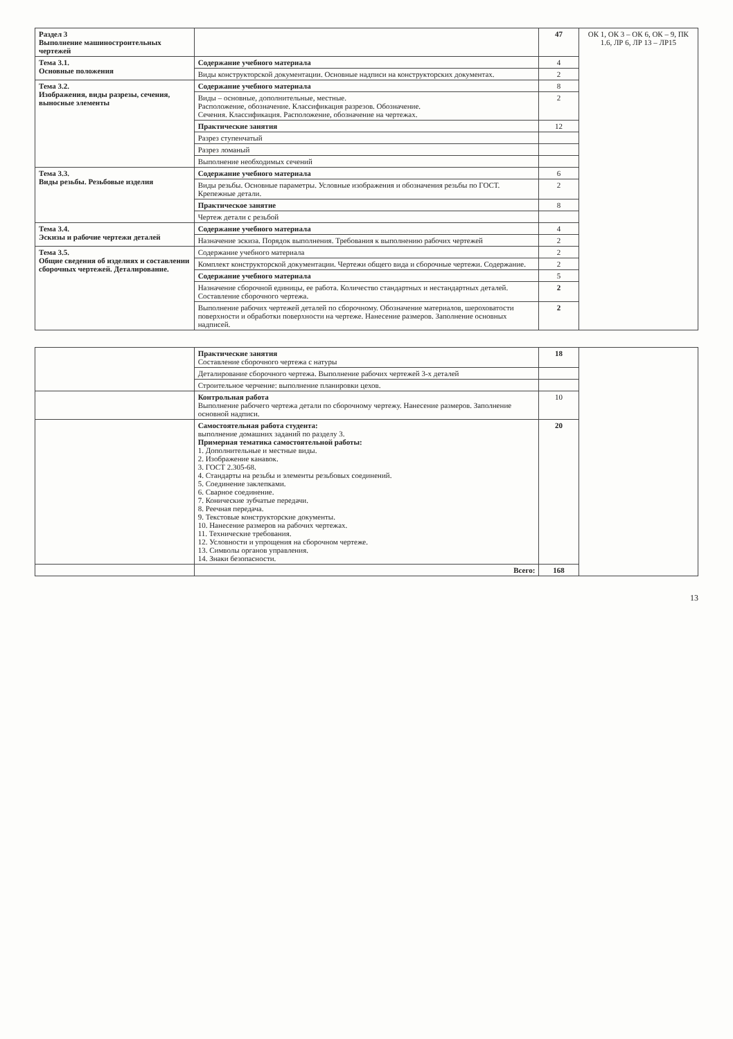| Раздел 3 Выполнение машиностроительных чертежей | | 47 | ОК 1, ОК 3 – ОК 6, ОК – 9, ПК 1.6, ЛР 6, ЛР 13 – ЛР15 |
| Тема 3.1. Основные положения | Содержание учебного материала | 4 | |
| | Виды конструкторской документации. Основные надписи на конструкторских документах. | 2 | |
| Тема 3.2. Изображения, виды разрезы, сечения, выносные элементы | Содержание учебного материала | 8 | |
| | Виды – основные, дополнительные, местные. Расположение, обозначение. Классификация разрезов. Обозначение. Сечения. Классификация. Расположение, обозначение на чертежах. | 2 | |
| | Практические занятия | 12 | |
| | Разрез ступенчатый | | |
| | Разрез ломаный | | |
| | Выполнение необходимых сечений | | |
| Тема 3.3. Виды резьбы. Резьбовые изделия | Содержание учебного материала | 6 | |
| | Виды резьбы. Основные параметры. Условные изображения и обозначения резьбы по ГОСТ. Крепежные детали. | 2 | |
| | Практическое занятие | 8 | |
| | Чертеж детали с резьбой | | |
| Тема 3.4. Эскизы и рабочие чертежи деталей | Содержание учебного материала | 4 | |
| | Назначение эскиза. Порядок выполнения. Требования к выполнению рабочих чертежей | 2 | |
| Тема 3.5. Общие сведения об изделиях и составлении сборочных чертежей. Деталирование. | Содержание учебного материала | 2 | |
| | Комплект конструкторской документации. Чертежи общего вида и сборочные чертежи. Содержание. | 2 | |
| | Содержание учебного материала | 5 | |
| | Назначение сборочной единицы, ее работа. Количество стандартных и нестандартных деталей. Составление сборочного чертежа. | 2 | |
| | Выполнение рабочих чертежей деталей по сборочному. Обозначение материалов, шероховатости поверхности и обработки поверхности на чертеже. Нанесение размеров. Заполнение основных надписей. | 2 | |
| | Практические занятия Составление сборочного чертежа с натуры | 18 | |
| | Деталирование сборочного чертежа. Выполнение рабочих чертежей 3-х деталей | | |
| | Строительное черчение: выполнение планировки цехов. | | |
| | Контрольная работа Выполнение рабочего чертежа детали по сборочному чертежу. Нанесение размеров. Заполнение основной надписи. | 10 | |
| | Самостоятельная работа студента: выполнение домашних заданий по разделу 3. Примерная тематика самостоятельной работы: 1. Дополнительные и местные виды. 2. Изображение канавок. 3. ГОСТ 2.305-68. 4. Стандарты на резьбы и элементы резьбовых соединений. 5. Соединение заклепками. 6. Сварное соединение. 7. Конические зубчатые передачи. 8. Реечная передача. 9. Текстовые конструкторские документы. 10. Нанесение размеров на рабочих чертежах. 11. Технические требования. 12. Условности и упрощения на сборочном чертеже. 13. Символы органов управления. 14. Знаки безопасности. | 20 | |
| | Всего: | 168 | |
13